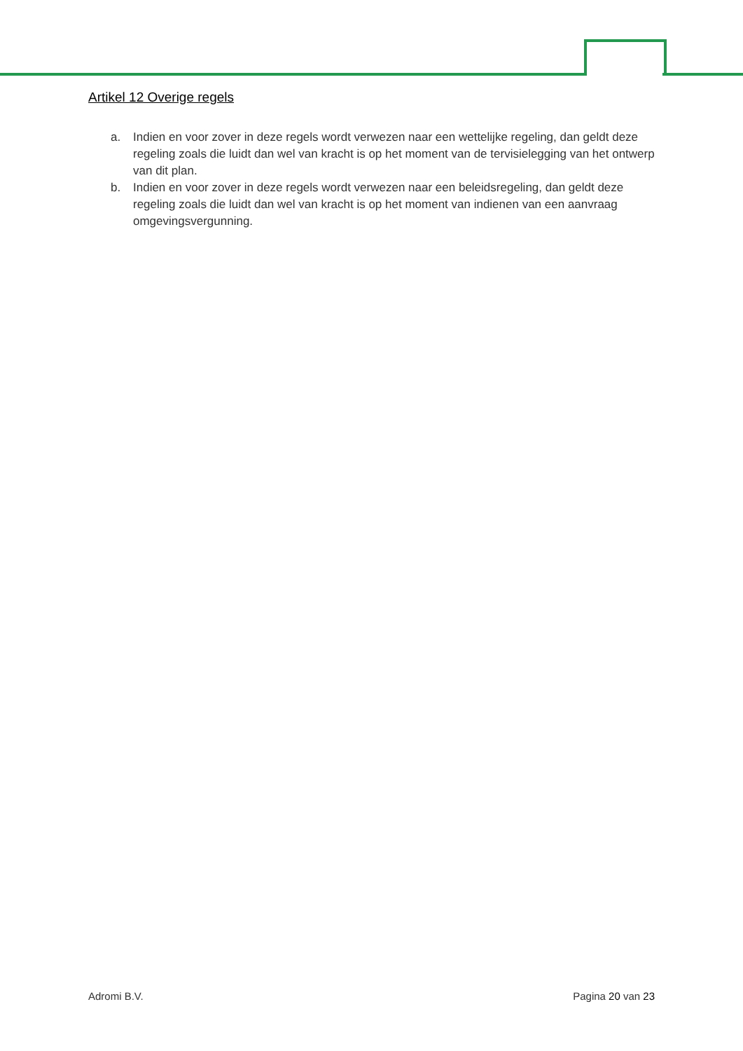Artikel 12 Overige regels
a. Indien en voor zover in deze regels wordt verwezen naar een wettelijke regeling, dan geldt deze regeling zoals die luidt dan wel van kracht is op het moment van de tervisielegging van het ontwerp van dit plan.
b. Indien en voor zover in deze regels wordt verwezen naar een beleidsregeling, dan geldt deze regeling zoals die luidt dan wel van kracht is op het moment van indienen van een aanvraag omgevingsvergunning.
Adromi B.V. Pagina 20 van 23